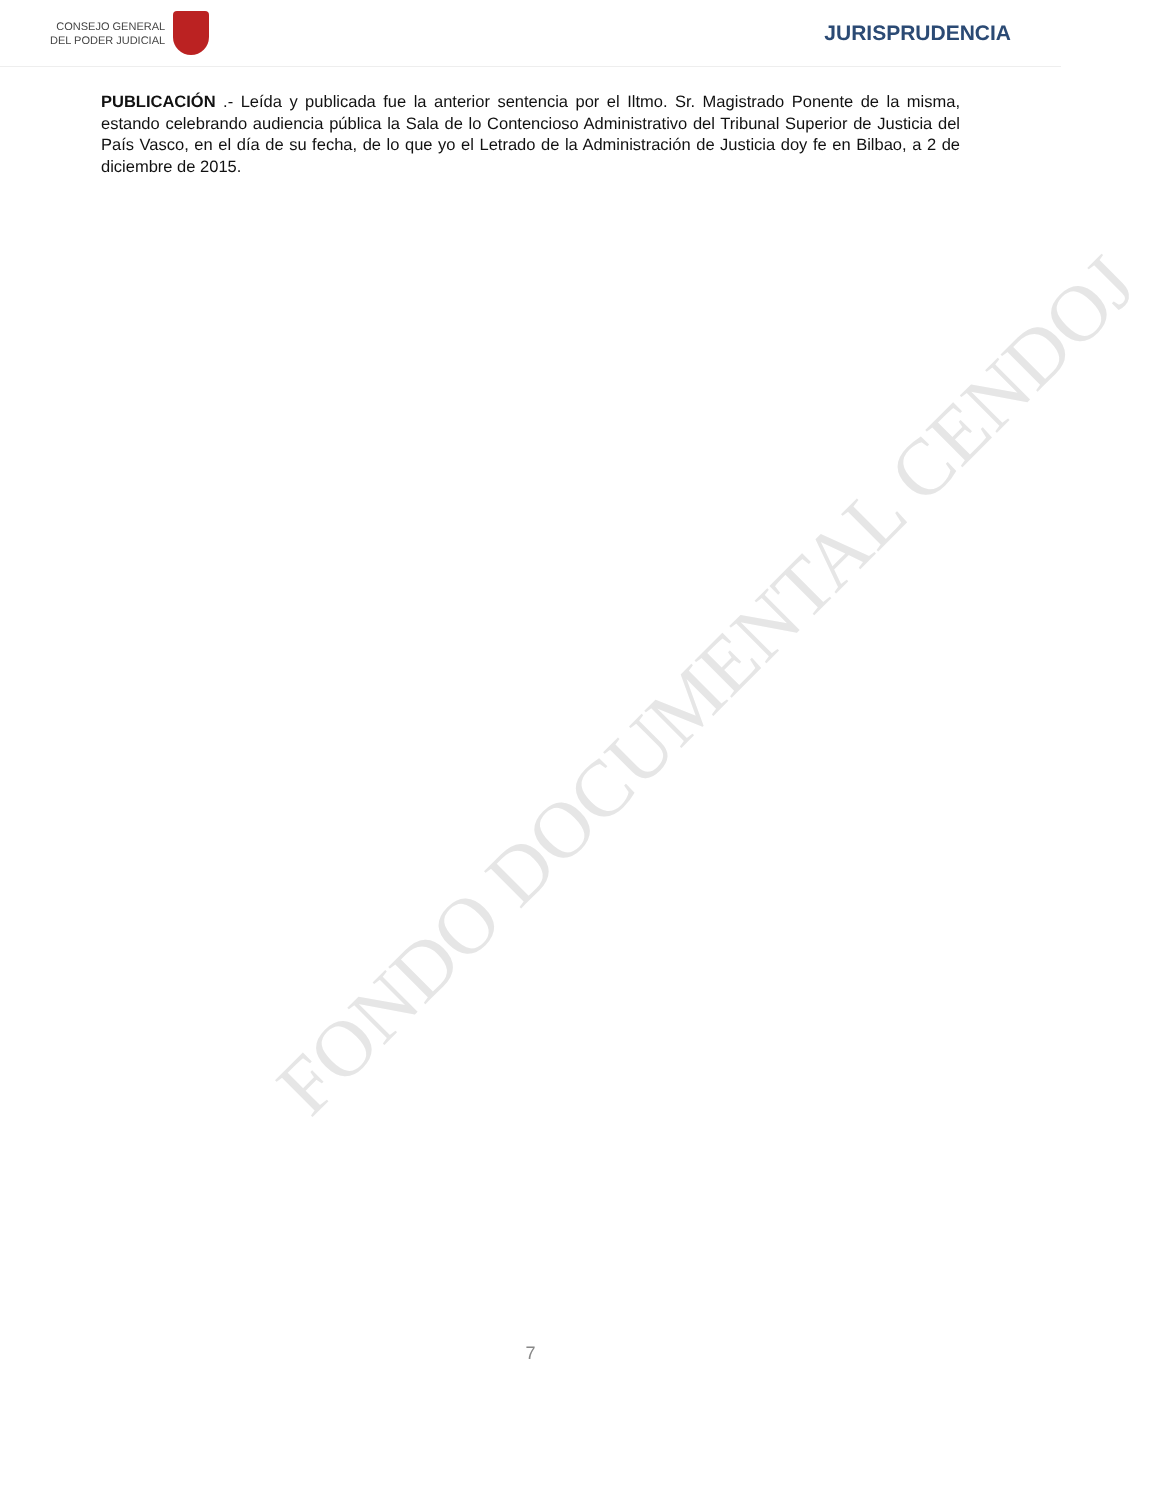CONSEJO GENERAL
DEL PODER JUDICIAL
JURISPRUDENCIA
FONDO DOCUMENTAL CENDOJ
PUBLICACIÓN .- Leída y publicada fue la anterior sentencia por el Iltmo. Sr. Magistrado Ponente de la misma, estando celebrando audiencia pública la Sala de lo Contencioso Administrativo del Tribunal Superior de Justicia del País Vasco, en el día de su fecha, de lo que yo el Letrado de la Administración de Justicia doy fe en Bilbao, a 2 de diciembre de 2015.
7